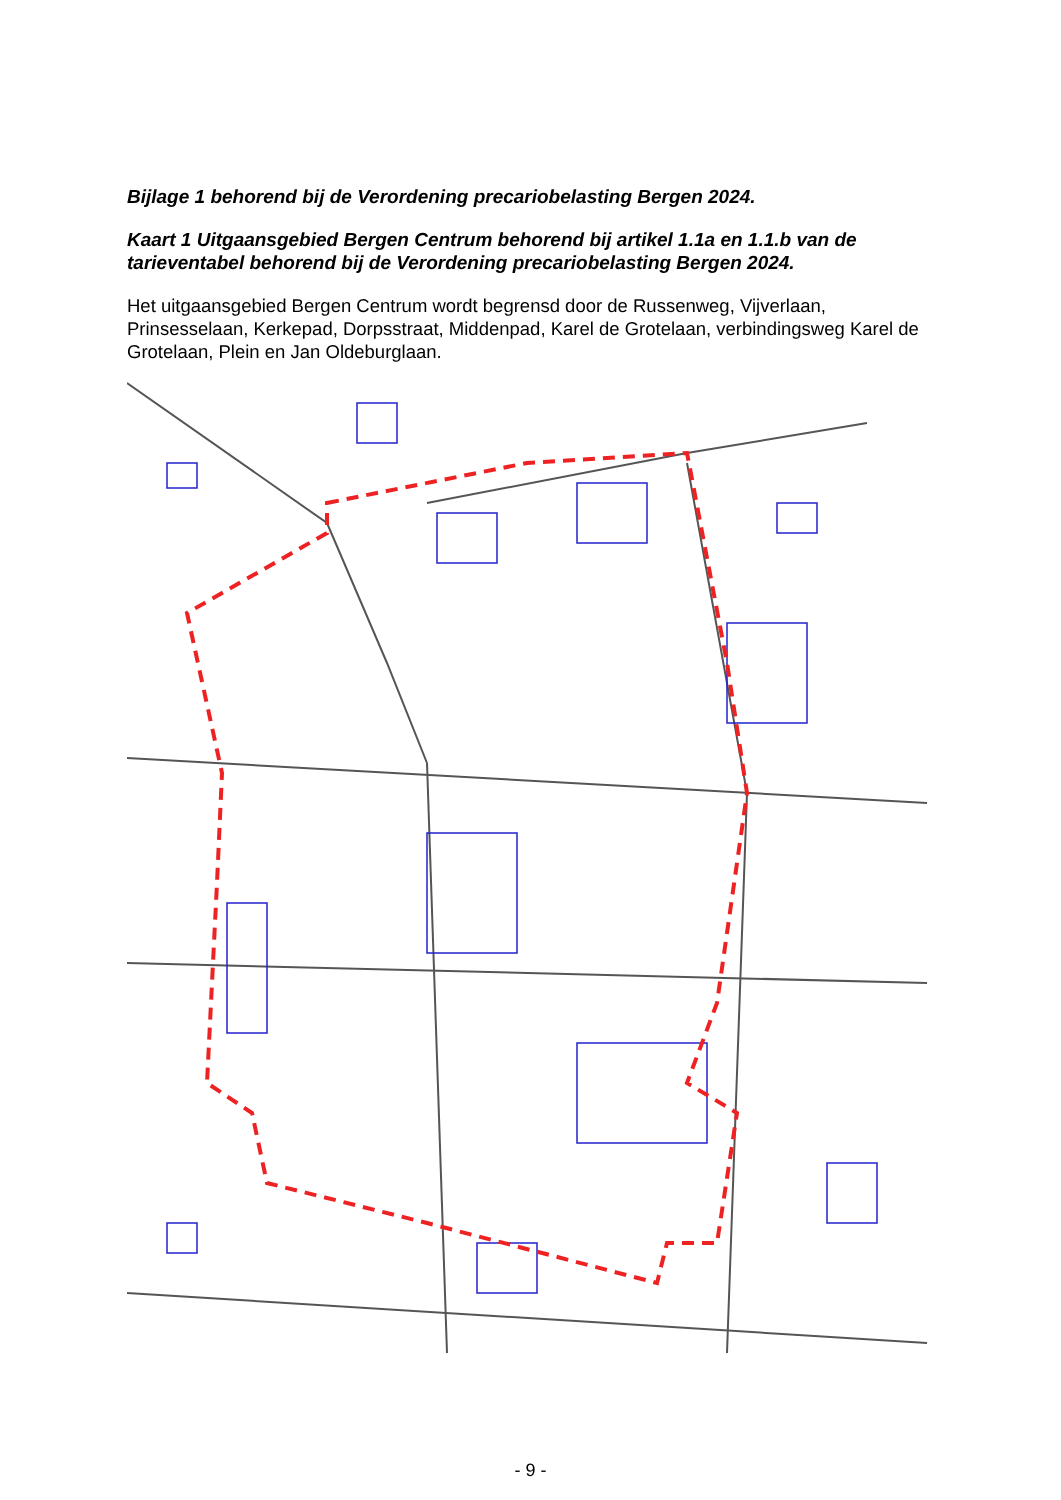Bijlage 1 behorend bij de Verordening precariobelasting Bergen 2024.
Kaart 1 Uitgaansgebied Bergen Centrum behorend bij artikel 1.1a en 1.1.b van de tarieventabel behorend bij de Verordening precariobelasting Bergen 2024.
Het uitgaansgebied Bergen Centrum wordt begrensd door de Russenweg, Vijverlaan, Prinsesselaan, Kerkepad, Dorpsstraat, Middenpad, Karel de Grotelaan, verbindingsweg Karel de Grotelaan, Plein en Jan Oldeburglaan.
- 9 -